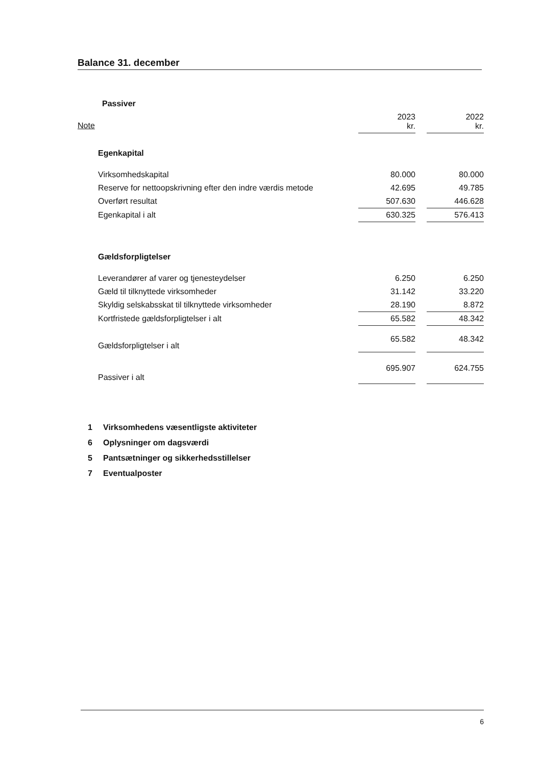Balance 31. december
| Passiver | | | | |
| Note | | 2023 kr. | | 2022 kr. |
| | Egenkapital | | | |
| | Virksomhedskapital | 80.000 | | 80.000 |
| | Reserve for nettoopskrivning efter den indre værdis metode | 42.695 | | 49.785 |
| | Overført resultat | 507.630 | | 446.628 |
| | Egenkapital i alt | 630.325 | | 576.413 |
| | Gældsforpligtelser | | | |
| | Leverandører af varer og tjenesteydelser | 6.250 | | 6.250 |
| | Gæld til tilknyttede virksomheder | 31.142 | | 33.220 |
| | Skyldig selskabsskat til tilknyttede virksomheder | 28.190 | | 8.872 |
| | Kortfristede gældsforpligtelser i alt | 65.582 | | 48.342 |
| | Gældsforpligtelser i alt | 65.582 | | 48.342 |
| | Passiver i alt | 695.907 | | 624.755 |
1 Virksomhedens væsentligste aktiviteter
6 Oplysninger om dagsværdi
5 Pantsætninger og sikkerhedsstillelser
7 Eventualposter
6